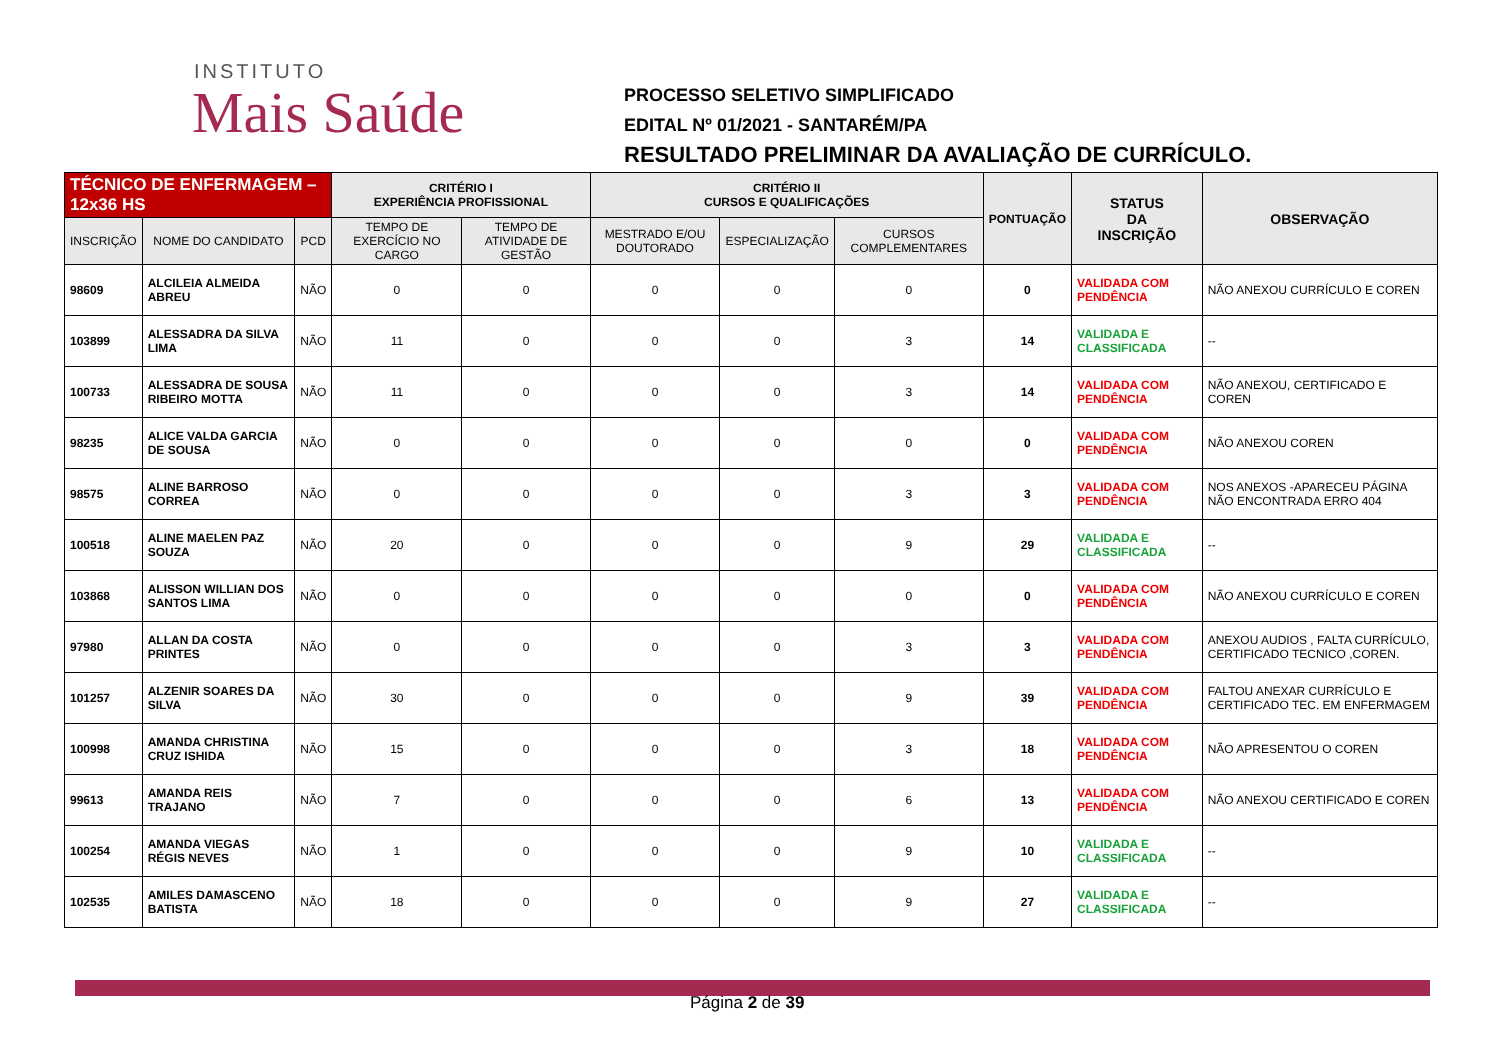INSTITUTO
Mais Saúde
PROCESSO SELETIVO SIMPLIFICADO
EDITAL Nº 01/2021 - SANTARÉM/PA
RESULTADO PRELIMINAR DA AVALIAÇÃO DE CURRÍCULO.
| TÉCNICO DE ENFERMAGEM – 12x36 HS | | | CRITÉRIO I EXPERIÊNCIA PROFISSIONAL | | CRITÉRIO II CURSOS E QUALIFICAÇÕES | | | PONTUAÇÃO | STATUS DA INSCRIÇÃO | OBSERVAÇÃO |
| --- | --- | --- | --- | --- | --- | --- | --- | --- | --- | --- |
| INSCRIÇÃO | NOME DO CANDIDATO | PCD | TEMPO DE EXERCÍCIO NO CARGO | TEMPO DE ATIVIDADE DE GESTÃO | MESTRADO E/OU DOUTORADO | ESPECIALIZAÇÃO | CURSOS COMPLEMENTARES | | | |
| 98609 | ALCILEIA ALMEIDA ABREU | NÃO | 0 | 0 | 0 | 0 | 0 | 0 | VALIDADA COM PENDÊNCIA | NÃO ANEXOU CURRÍCULO E COREN |
| 103899 | ALESSADRA DA SILVA LIMA | NÃO | 11 | 0 | 0 | 0 | 3 | 14 | VALIDADA E CLASSIFICADA | -- |
| 100733 | ALESSADRA DE SOUSA RIBEIRO MOTTA | NÃO | 11 | 0 | 0 | 0 | 3 | 14 | VALIDADA COM PENDÊNCIA | NÃO ANEXOU, CERTIFICADO E COREN |
| 98235 | ALICE VALDA GARCIA DE SOUSA | NÃO | 0 | 0 | 0 | 0 | 0 | 0 | VALIDADA COM PENDÊNCIA | NÃO ANEXOU COREN |
| 98575 | ALINE BARROSO CORREA | NÃO | 0 | 0 | 0 | 0 | 3 | 3 | VALIDADA COM PENDÊNCIA | NOS ANEXOS -APARECEU PÁGINA NÃO ENCONTRADA ERRO 404 |
| 100518 | ALINE MAELEN PAZ SOUZA | NÃO | 20 | 0 | 0 | 0 | 9 | 29 | VALIDADA E CLASSIFICADA | -- |
| 103868 | ALISSON WILLIAN DOS SANTOS LIMA | NÃO | 0 | 0 | 0 | 0 | 0 | 0 | VALIDADA COM PENDÊNCIA | NÃO ANEXOU CURRÍCULO E COREN |
| 97980 | ALLAN DA COSTA PRINTES | NÃO | 0 | 0 | 0 | 0 | 3 | 3 | VALIDADA COM PENDÊNCIA | ANEXOU AUDIOS , FALTA CURRÍCULO, CERTIFICADO TECNICO ,COREN. |
| 101257 | ALZENIR SOARES DA SILVA | NÃO | 30 | 0 | 0 | 0 | 9 | 39 | VALIDADA COM PENDÊNCIA | FALTOU ANEXAR CURRÍCULO E CERTIFICADO TEC. EM ENFERMAGEM |
| 100998 | AMANDA CHRISTINA CRUZ ISHIDA | NÃO | 15 | 0 | 0 | 0 | 3 | 18 | VALIDADA COM PENDÊNCIA | NÃO APRESENTOU O COREN |
| 99613 | AMANDA REIS TRAJANO | NÃO | 7 | 0 | 0 | 0 | 6 | 13 | VALIDADA COM PENDÊNCIA | NÃO ANEXOU CERTIFICADO E COREN |
| 100254 | AMANDA VIEGAS RÉGIS NEVES | NÃO | 1 | 0 | 0 | 0 | 9 | 10 | VALIDADA E CLASSIFICADA | -- |
| 102535 | AMILES DAMASCENO BATISTA | NÃO | 18 | 0 | 0 | 0 | 9 | 27 | VALIDADA E CLASSIFICADA | -- |
Página 2 de 39